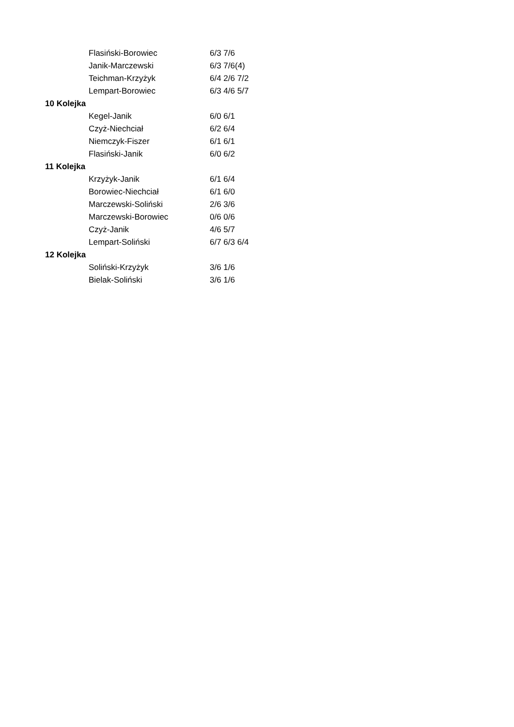| | Flasiński-Borowiec | 6/3 7/6 |
| | Janik-Marczewski | 6/3 7/6(4) |
| | Teichman-Krzyżyk | 6/4 2/6 7/2 |
| | Lempart-Borowiec | 6/3 4/6 5/7 |
| 10 Kolejka | | |
| | Kegel-Janik | 6/0 6/1 |
| | Czyż-Niechciał | 6/2 6/4 |
| | Niemczyk-Fiszer | 6/1 6/1 |
| | Flasiński-Janik | 6/0 6/2 |
| 11 Kolejka | | |
| | Krzyżyk-Janik | 6/1 6/4 |
| | Borowiec-Niechciał | 6/1 6/0 |
| | Marczewski-Soliński | 2/6 3/6 |
| | Marczewski-Borowiec | 0/6 0/6 |
| | Czyż-Janik | 4/6 5/7 |
| | Lempart-Soliński | 6/7 6/3 6/4 |
| 12 Kolejka | | |
| | Soliński-Krzyżyk | 3/6 1/6 |
| | Bielak-Soliński | 3/6 1/6 |